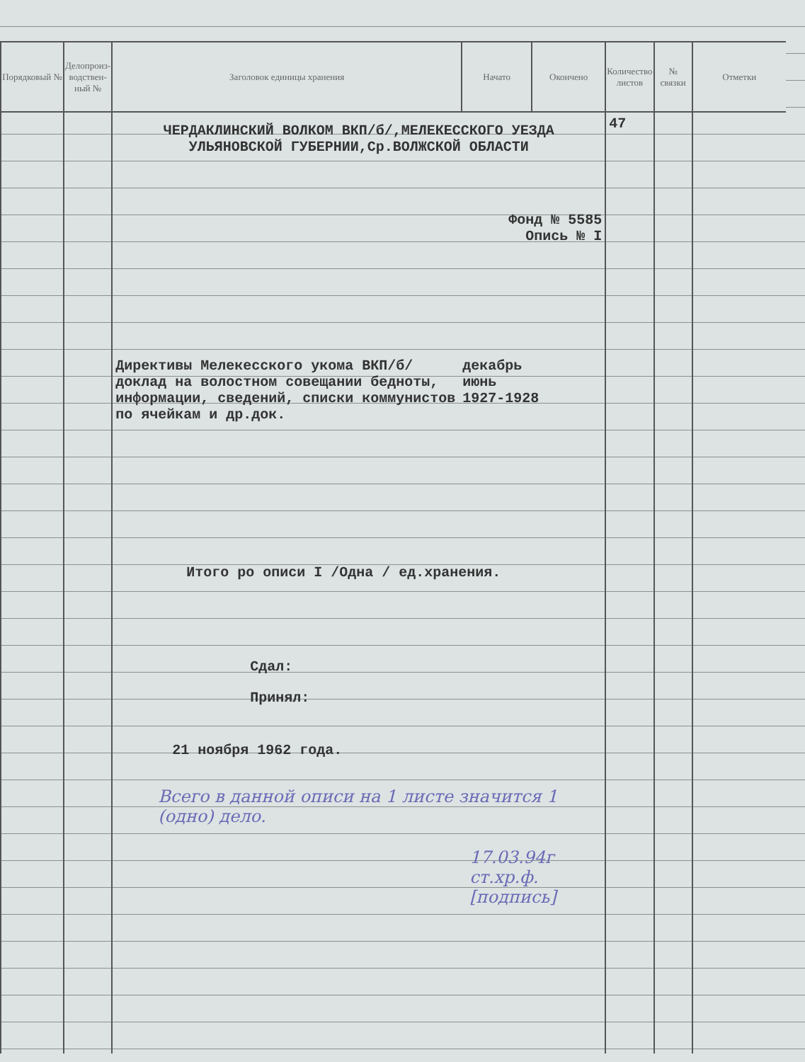| Порядковый № | Делопроиз-водствен-ный № | Заголовок единицы хранения | Начато | Окончено | Количество листов | № связки | Отметки |
| --- | --- | --- | --- | --- | --- | --- | --- |
| | | ЧЕРДАКЛИНСКИЙ ВОЛКОМ ВКП/б/,МЕЛЕКЕССКОГО УЕЗДА УЛЬЯНОВСКОЙ ГУБЕРНИИ,Ср.ВОЛЖСКОЙ ОБЛАСТИ Фонд № 5585 Опись № I Директивы Мелекесского укома ВКП/б/ доклад на волостном совещании бедноты, информации, сведений, списки коммунистов по ячейкам и др.док. декабрь июнь 1927-1928 Итого ро описи I /Одна / ед.хранения. Сдал: Принял: 21 ноября 1962 года. Всего в данной описи на 1 листе значится 1 (одно) дело. 17.03.94г ст.хр.ф. [подпись] | | | 47 | | |